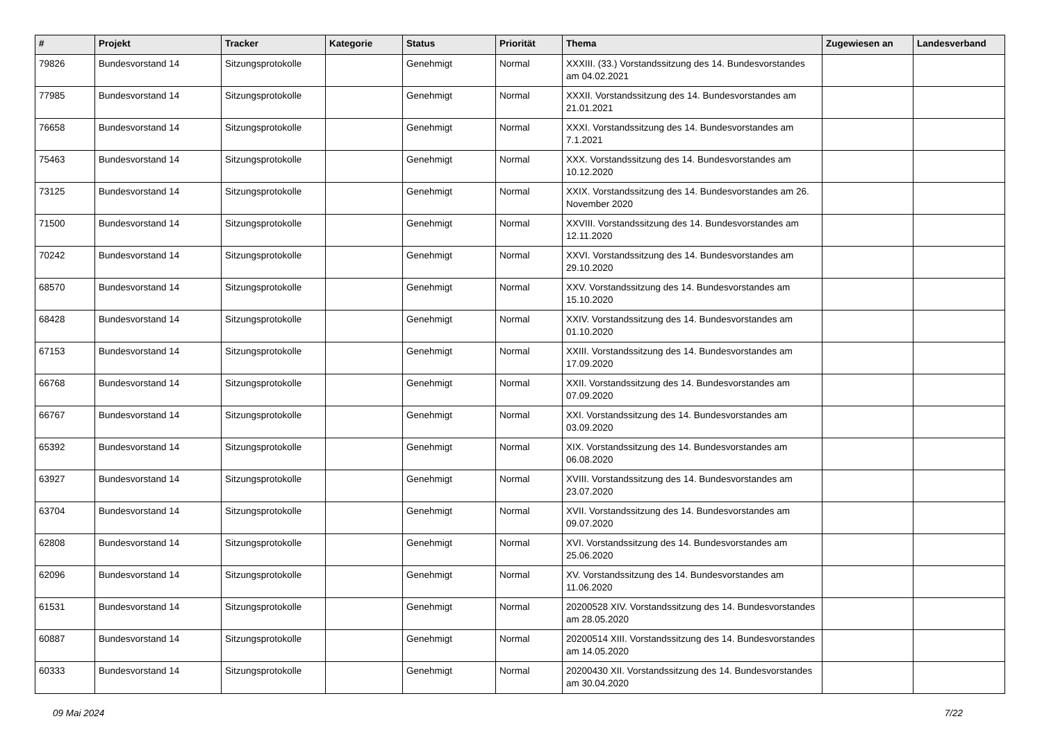| # | Projekt | Tracker | Kategorie | Status | Priorität | Thema | Zugewiesen an | Landesverband |
| --- | --- | --- | --- | --- | --- | --- | --- | --- |
| 79826 | Bundesvorstand 14 | Sitzungsprotokolle | | Genehmigt | Normal | XXXIII. (33.) Vorstandssitzung des 14. Bundesvorstandes am 04.02.2021 | | |
| 77985 | Bundesvorstand 14 | Sitzungsprotokolle | | Genehmigt | Normal | XXXII. Vorstandssitzung des 14. Bundesvorstandes am 21.01.2021 | | |
| 76658 | Bundesvorstand 14 | Sitzungsprotokolle | | Genehmigt | Normal | XXXI. Vorstandssitzung des 14. Bundesvorstandes am 7.1.2021 | | |
| 75463 | Bundesvorstand 14 | Sitzungsprotokolle | | Genehmigt | Normal | XXX. Vorstandssitzung des 14. Bundesvorstandes am 10.12.2020 | | |
| 73125 | Bundesvorstand 14 | Sitzungsprotokolle | | Genehmigt | Normal | XXIX. Vorstandssitzung des 14. Bundesvorstandes am 26. November 2020 | | |
| 71500 | Bundesvorstand 14 | Sitzungsprotokolle | | Genehmigt | Normal | XXVIII. Vorstandssitzung des 14. Bundesvorstandes am 12.11.2020 | | |
| 70242 | Bundesvorstand 14 | Sitzungsprotokolle | | Genehmigt | Normal | XXVI. Vorstandssitzung des 14. Bundesvorstandes am 29.10.2020 | | |
| 68570 | Bundesvorstand 14 | Sitzungsprotokolle | | Genehmigt | Normal | XXV. Vorstandssitzung des 14. Bundesvorstandes am 15.10.2020 | | |
| 68428 | Bundesvorstand 14 | Sitzungsprotokolle | | Genehmigt | Normal | XXIV. Vorstandssitzung des 14. Bundesvorstandes am 01.10.2020 | | |
| 67153 | Bundesvorstand 14 | Sitzungsprotokolle | | Genehmigt | Normal | XXIII. Vorstandssitzung des 14. Bundesvorstandes am 17.09.2020 | | |
| 66768 | Bundesvorstand 14 | Sitzungsprotokolle | | Genehmigt | Normal | XXII. Vorstandssitzung des 14. Bundesvorstandes am 07.09.2020 | | |
| 66767 | Bundesvorstand 14 | Sitzungsprotokolle | | Genehmigt | Normal | XXI. Vorstandssitzung des 14. Bundesvorstandes am 03.09.2020 | | |
| 65392 | Bundesvorstand 14 | Sitzungsprotokolle | | Genehmigt | Normal | XIX. Vorstandssitzung des 14. Bundesvorstandes am 06.08.2020 | | |
| 63927 | Bundesvorstand 14 | Sitzungsprotokolle | | Genehmigt | Normal | XVIII. Vorstandssitzung des 14. Bundesvorstandes am 23.07.2020 | | |
| 63704 | Bundesvorstand 14 | Sitzungsprotokolle | | Genehmigt | Normal | XVII. Vorstandssitzung des 14. Bundesvorstandes am 09.07.2020 | | |
| 62808 | Bundesvorstand 14 | Sitzungsprotokolle | | Genehmigt | Normal | XVI. Vorstandssitzung des 14. Bundesvorstandes am 25.06.2020 | | |
| 62096 | Bundesvorstand 14 | Sitzungsprotokolle | | Genehmigt | Normal | XV. Vorstandssitzung des 14. Bundesvorstandes am 11.06.2020 | | |
| 61531 | Bundesvorstand 14 | Sitzungsprotokolle | | Genehmigt | Normal | 20200528 XIV. Vorstandssitzung des 14. Bundesvorstandes am 28.05.2020 | | |
| 60887 | Bundesvorstand 14 | Sitzungsprotokolle | | Genehmigt | Normal | 20200514 XIII. Vorstandssitzung des 14. Bundesvorstandes am 14.05.2020 | | |
| 60333 | Bundesvorstand 14 | Sitzungsprotokolle | | Genehmigt | Normal | 20200430 XII. Vorstandssitzung des 14. Bundesvorstandes am 30.04.2020 | | |
09 Mai 2024 7/22